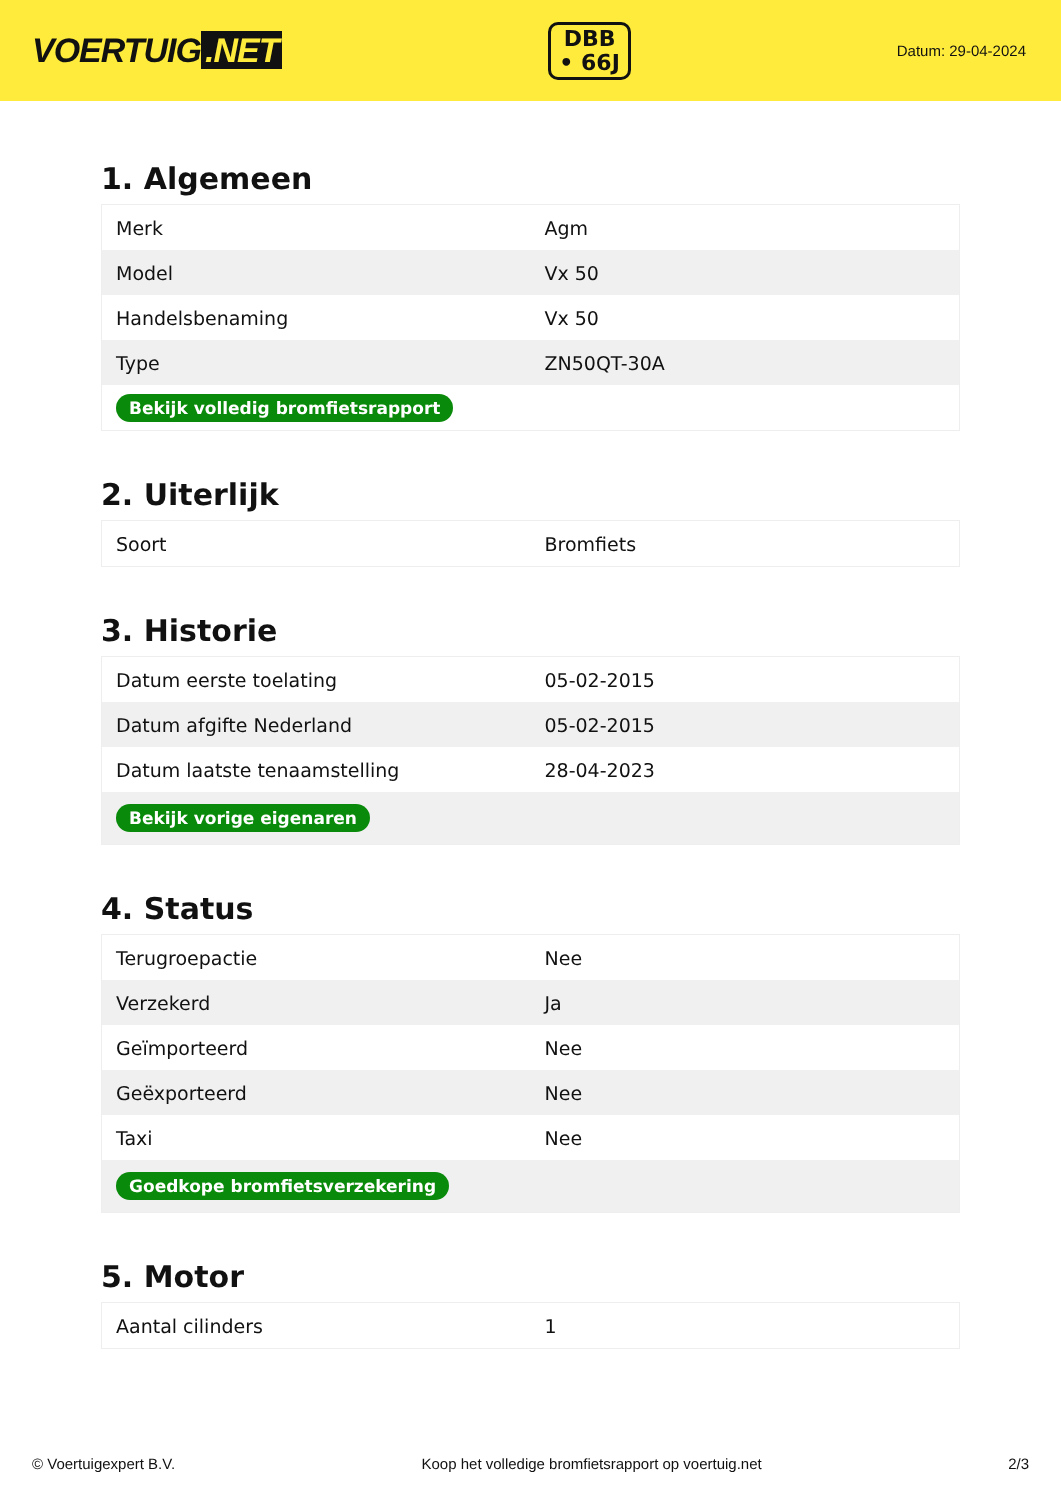VOERTUIG.NET
DBB
• 66J
Datum: 29-04-2024
1. Algemeen
| Merk | Agm |
| Model | Vx 50 |
| Handelsbenaming | Vx 50 |
| Type | ZN50QT-30A |
| Bekijk volledig bromfietsrapport | |
2. Uiterlijk
| Soort | Bromfiets |
3. Historie
| Datum eerste toelating | 05-02-2015 |
| Datum afgifte Nederland | 05-02-2015 |
| Datum laatste tenaamstelling | 28-04-2023 |
| Bekijk vorige eigenaren | |
4. Status
| Terugroepactie | Nee |
| Verzekerd | Ja |
| Geïmporteerd | Nee |
| Geëxporteerd | Nee |
| Taxi | Nee |
| Goedkope bromfietsverzekering | |
5. Motor
| Aantal cilinders | 1 |
© Voertuigexpert B.V. Koop het volledige bromfietsrapport op voertuig.net 2/3